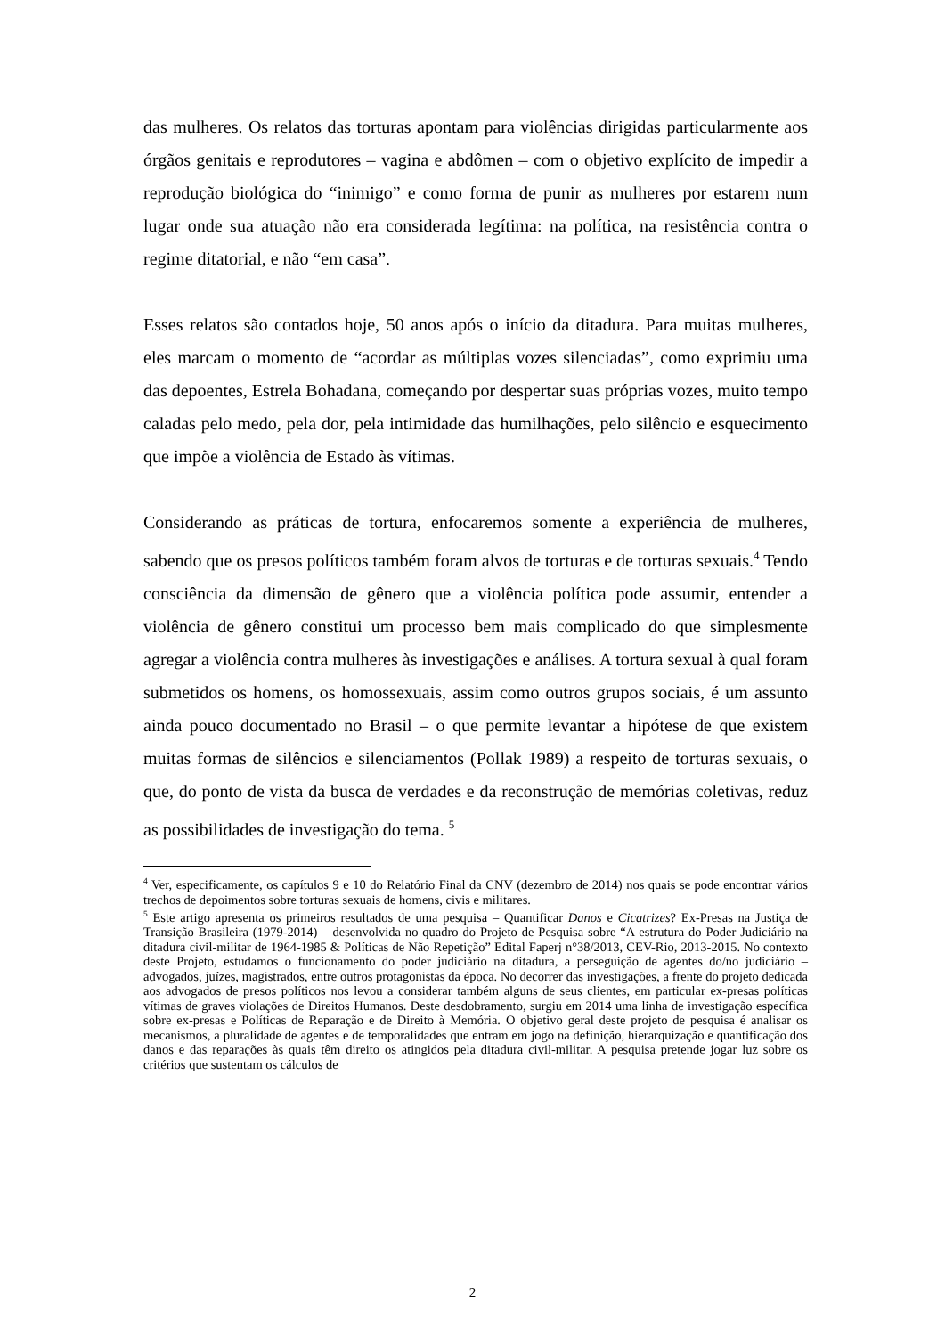das mulheres. Os relatos das torturas apontam para violências dirigidas particularmente aos órgãos genitais e reprodutores – vagina e abdômen – com o objetivo explícito de impedir a reprodução biológica do “inimigo” e como forma de punir as mulheres por estarem num lugar onde sua atuação não era considerada legítima: na política, na resistência contra o regime ditatorial, e não “em casa”.
Esses relatos são contados hoje, 50 anos após o início da ditadura. Para muitas mulheres, eles marcam o momento de “acordar as múltiplas vozes silenciadas”, como exprimiu uma das depoentes, Estrela Bohadana, começando por despertar suas próprias vozes, muito tempo caladas pelo medo, pela dor, pela intimidade das humilhações, pelo silêncio e esquecimento que impõe a violência de Estado às vítimas.
Considerando as práticas de tortura, enfocaremos somente a experiência de mulheres, sabendo que os presos políticos também foram alvos de torturas e de torturas sexuais.<sup>4</sup> Tendo consciência da dimensão de gênero que a violência política pode assumir, entender a violência de gênero constitui um processo bem mais complicado do que simplesmente agregar a violência contra mulheres às investigações e análises. A tortura sexual à qual foram submetidos os homens, os homossexuais, assim como outros grupos sociais, é um assunto ainda pouco documentado no Brasil – o que permite levantar a hipótese de que existem muitas formas de silêncios e silenciamentos (Pollak 1989) a respeito de torturas sexuais, o que, do ponto de vista da busca de verdades e da reconstrução de memórias coletivas, reduz as possibilidades de investigação do tema. <sup>5</sup>
<sup>4</sup> Ver, especificamente, os capítulos 9 e 10 do Relatório Final da CNV (dezembro de 2014) nos quais se pode encontrar vários trechos de depoimentos sobre torturas sexuais de homens, civis e militares.
<sup>5</sup> Este artigo apresenta os primeiros resultados de uma pesquisa – Quantificar Danos e Cicatrizes? Ex-Presas na Justiça de Transição Brasileira (1979-2014) – desenvolvida no quadro do Projeto de Pesquisa sobre “A estrutura do Poder Judiciário na ditadura civil-militar de 1964-1985 & Políticas de Não Repetição” Edital Faperj n°38/2013, CEV-Rio, 2013-2015. No contexto deste Projeto, estudamos o funcionamento do poder judiciário na ditadura, a perseguição de agentes do/no judiciário – advogados, juízes, magistrados, entre outros protagonistas da época. No decorrer das investigações, a frente do projeto dedicada aos advogados de presos políticos nos levou a considerar também alguns de seus clientes, em particular ex-presas políticas vítimas de graves violações de Direitos Humanos. Deste desdobramento, surgiu em 2014 uma linha de investigação específica sobre ex-presas e Políticas de Reparação e de Direito à Memória. O objetivo geral deste projeto de pesquisa é analisar os mecanismos, a pluralidade de agentes e de temporalidades que entram em jogo na definição, hierarquização e quantificação dos danos e das reparações às quais têm direito os atingidos pela ditadura civil-militar. A pesquisa pretende jogar luz sobre os critérios que sustentam os cálculos de
2